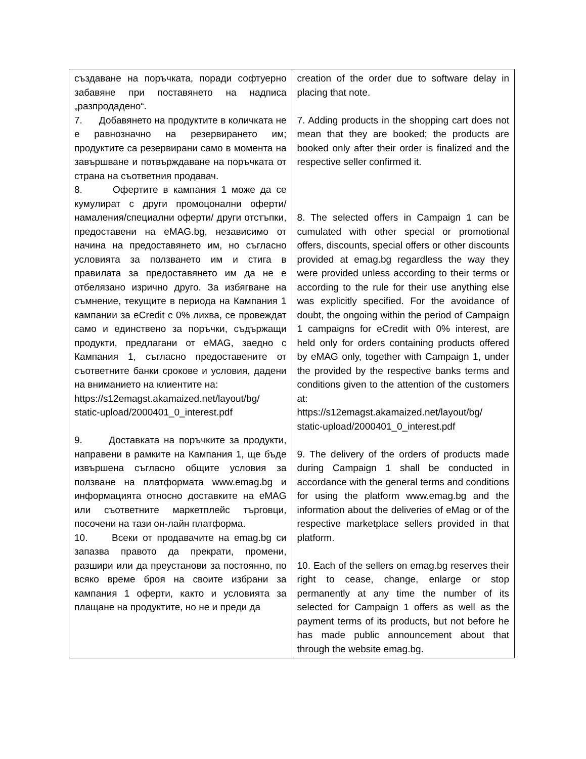| създаване на поръчката, поради софтуерно забавяне при поставянето на надписа „разпродадено“. 7. Добавянето на продуктите в количката не е равнозначно на резервирането им; продуктите са резервирани само в момента на завършване и потвърждаване на поръчката от страна на съответния продавач. 8. Офертите в кампания 1 може да се кумулират с други промоцонални оферти/намаления/специални оферти/ други отстъпки, предоставени на eMAG.bg, независимо от начина на предоставянето им, но съгласно условията за ползването им и стига в правилата за предоставянето им да не е отбелязано изрично друго. За избягване на съмнение, текущите в периода на Кампания 1 кампании за eCredit с 0% лихва, се провеждат само и единствено за поръчки, съдържащи продукти, предлагани от eMAG, заедно с Кампания 1, съгласно предоставените от съответните банки срокове и условия, дадени на вниманието на клиентите на: https://s12emagst.akamaized.net/layout/bg/ static-upload/2000401_0_interest.pdf 9. Доставката на поръчките за продукти, направени в рамките на Кампания 1, ще бъде извършена съгласно общите условия за ползване на платформата www.emag.bg и информацията относно доставките на eMAG или съответните маркетплейс търговци, посочени на тази он-лайн платформа. 10. Всеки от продавачите на emag.bg си запазва правото да прекрати, промени, разшири или да преустанови за постоянно, по всяко време броя на своите избрани за кампания 1 оферти, както и условията за плащане на продуктите, но не и преди да | creation of the order due to software delay in placing that note. 7. Adding products in the shopping cart does not mean that they are booked; the products are booked only after their order is finalized and the respective seller confirmed it. 8. The selected offers in Campaign 1 can be cumulated with other special or promotional offers, discounts, special offers or other discounts provided at emag.bg regardless the way they were provided unless according to their terms or according to the rule for their use anything else was explicitly specified. For the avoidance of doubt, the ongoing within the period of Campaign 1 campaigns for eCredit with 0% interest, are held only for orders containing products offered by eMAG only, together with Campaign 1, under the provided by the respective banks terms and conditions given to the attention of the customers at: https://s12emagst.akamaized.net/layout/bg/ static-upload/2000401_0_interest.pdf 9. The delivery of the orders of products made during Campaign 1 shall be conducted in accordance with the general terms and conditions for using the platform www.emag.bg and the information about the deliveries of eMag or of the respective marketplace sellers provided in that platform. 10. Each of the sellers on emag.bg reserves their right to cease, change, enlarge or stop permanently at any time the number of its selected for Campaign 1 offers as well as the payment terms of its products, but not before he has made public announcement about that through the website emag.bg. |